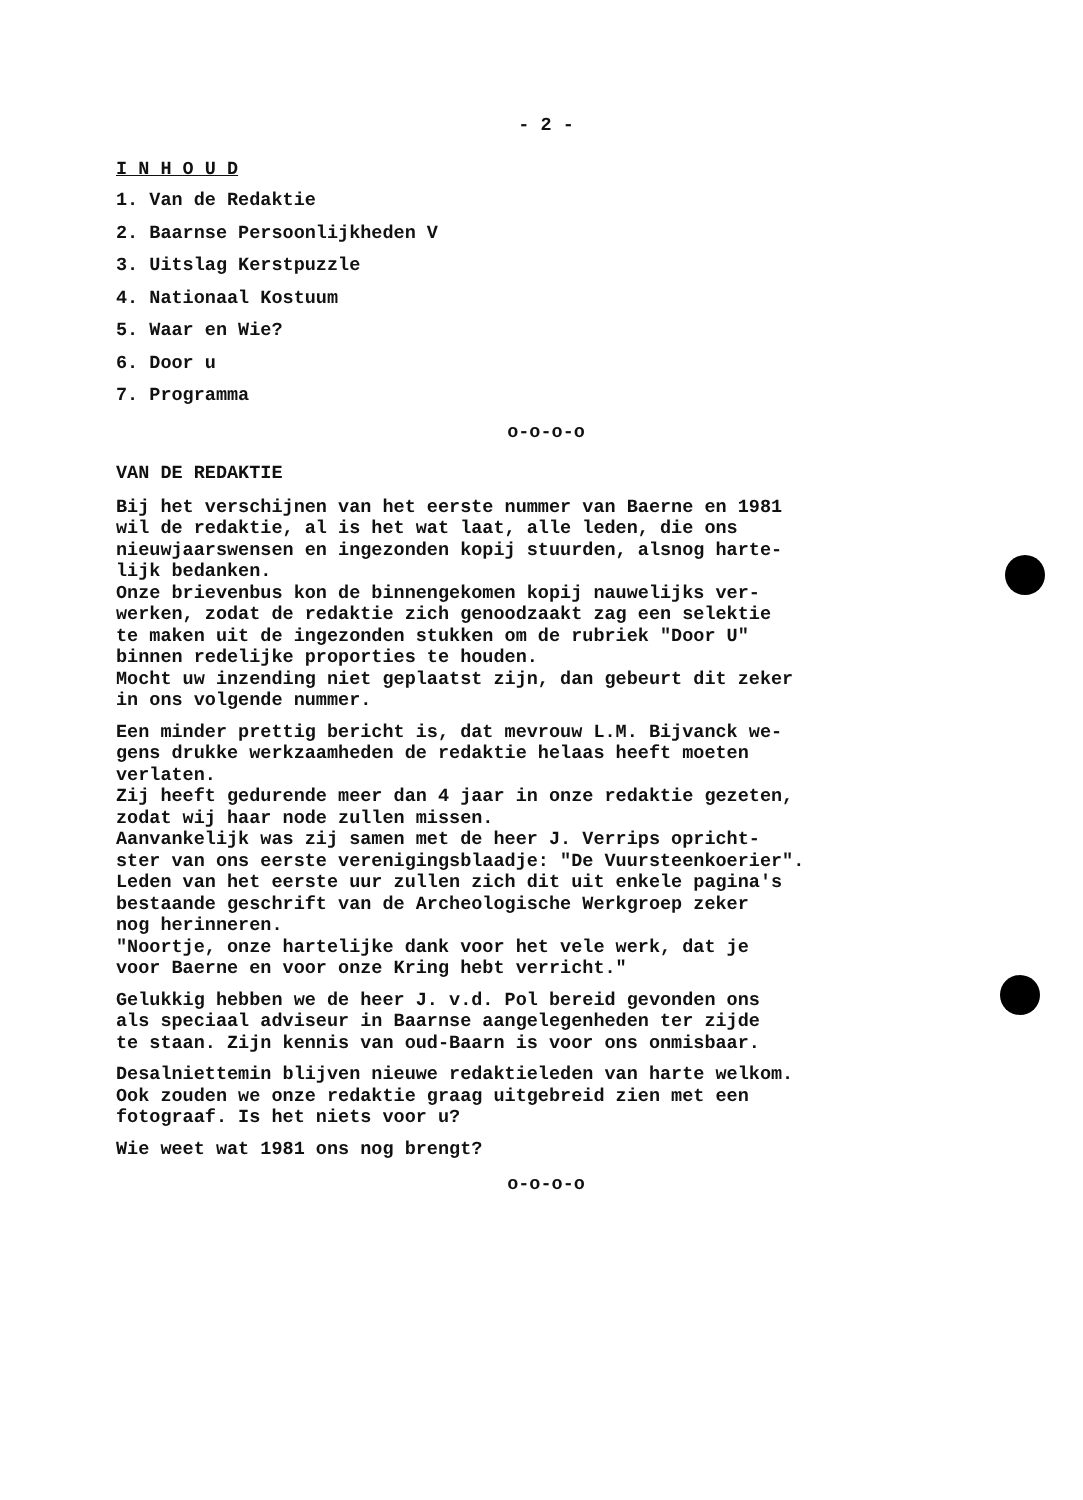- 2 -
I N H O U D
1. Van de Redaktie
2. Baarnse Persoonlijkheden V
3. Uitslag Kerstpuzzle
4. Nationaal Kostuum
5. Waar en Wie?
6. Door u
7. Programma
o-o-o-o
VAN DE REDAKTIE
Bij het verschijnen van het eerste nummer van Baerne en 1981
wil de redaktie, al is het wat laat, alle leden, die ons
nieuwjaarswensen en ingezonden kopij stuurden, alsnog harte-
lijk bedanken.
Onze brievenbus kon de binnengekomen kopij nauwelijks ver-
werken, zodat de redaktie zich genoodzaakt zag een selektie
te maken uit de ingezonden stukken om de rubriek "Door U"
binnen redelijke proporties te houden.
Mocht uw inzending niet geplaatst zijn, dan gebeurt dit zeker
in ons volgende nummer.
Een minder prettig bericht is, dat mevrouw L.M. Bijvanck we-
gens drukke werkzaamheden de redaktie helaas heeft moeten
verlaten.
Zij heeft gedurende meer dan 4 jaar in onze redaktie gezeten,
zodat wij haar node zullen missen.
Aanvankelijk was zij samen met de heer J. Verrips opricht-
ster van ons eerste verenigingsblaadje: "De Vuursteenkoerier".
Leden van het eerste uur zullen zich dit uit enkele pagina's
bestaande geschrift van de Archeologische Werkgroep zeker
nog herinneren.
"Noortje, onze hartelijke dank voor het vele werk, dat je
voor Baerne en voor onze Kring hebt verricht."
Gelukkig hebben we de heer J. v.d. Pol bereid gevonden ons
als speciaal adviseur in Baarnse aangelegenheden ter zijde
te staan. Zijn kennis van oud-Baarn is voor ons onmisbaar.
Desalniettemin blijven nieuwe redaktieleden van harte welkom.
Ook zouden we onze redaktie graag uitgebreid zien met een
fotograaf. Is het niets voor u?
Wie weet wat 1981 ons nog brengt?
o-o-o-o